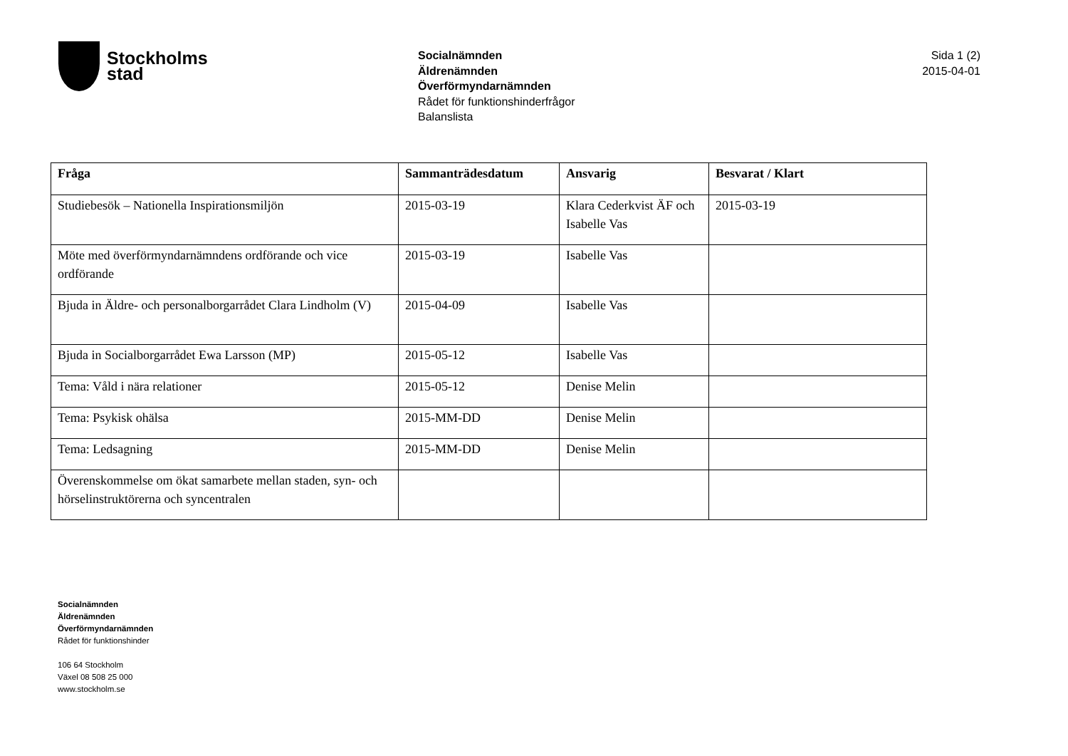Stockholms
stad
Socialnämnden
Äldrenämnden
Överförmyndarnämnden
Rådet för funktionshinderfrågor
Balanslista
Sida 1 (2)
2015-04-01
| Fråga | Sammanträdesdatum | Ansvarig | Besvarat / Klart |
| --- | --- | --- | --- |
| Studiebesök – Nationella Inspirationsmiljön | 2015-03-19 | Klara Cederkvist ÄF och Isabelle Vas | 2015-03-19 |
| Möte med överförmyndarnämndens ordförande och vice ordförande | 2015-03-19 | Isabelle Vas | |
| Bjuda in Äldre- och personalborgarrådet Clara Lindholm (V) | 2015-04-09 | Isabelle Vas | |
| Bjuda in Socialborgarrådet Ewa Larsson (MP) | 2015-05-12 | Isabelle Vas | |
| Tema: Våld i nära relationer | 2015-05-12 | Denise Melin | |
| Tema: Psykisk ohälsa | 2015-MM-DD | Denise Melin | |
| Tema: Ledsagning | 2015-MM-DD | Denise Melin | |
| Överenskommelse om ökat samarbete mellan staden, syn- och hörselinstruktörerna och syncentralen | | | |
Socialnämnden
Äldrenämnden
Överförmyndarnämnden
Rådet för funktionshinder
106 64 Stockholm
Växel 08 508 25 000
www.stockholm.se